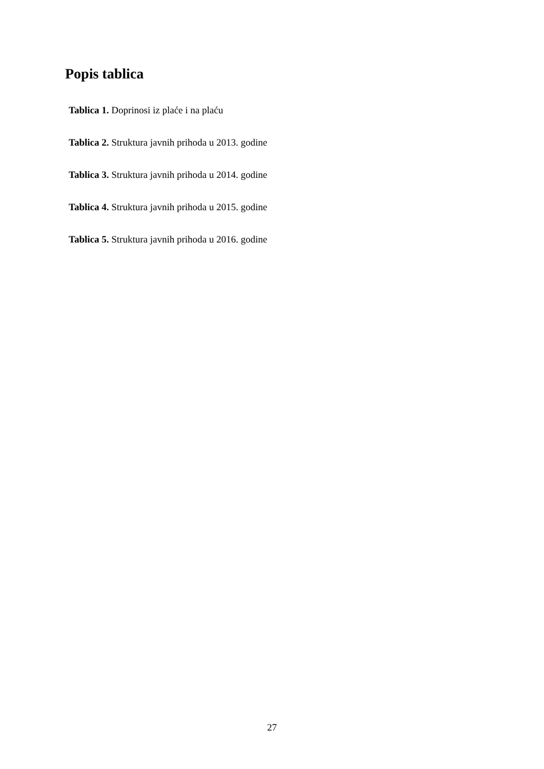Popis tablica
Tablica 1. Doprinosi iz plaće i na plaću
Tablica 2. Struktura javnih prihoda u 2013. godine
Tablica 3. Struktura javnih prihoda u 2014. godine
Tablica 4. Struktura javnih prihoda u 2015. godine
Tablica 5. Struktura javnih prihoda u 2016. godine
27